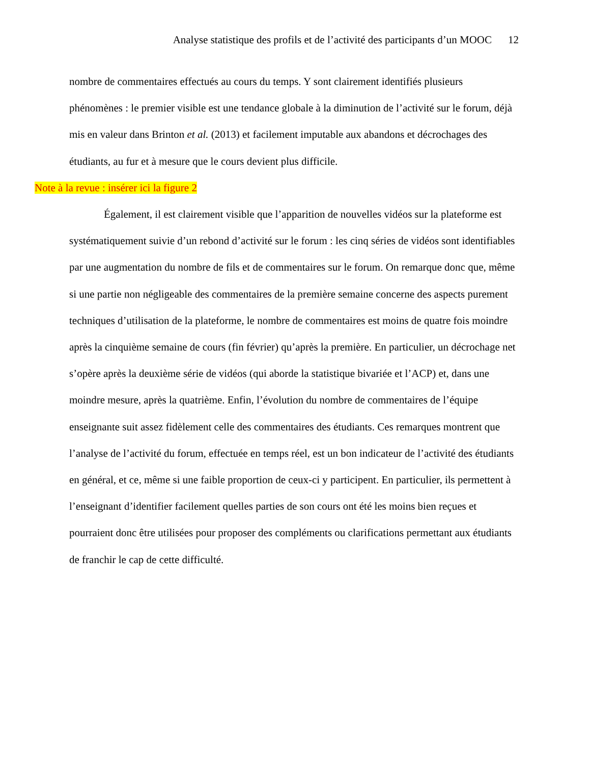Analyse statistique des profils et de l’activité des participants d’un MOOC 12
nombre de commentaires effectués au cours du temps. Y sont clairement identifiés plusieurs phénomènes : le premier visible est une tendance globale à la diminution de l’activité sur le forum, déjà mis en valeur dans Brinton et al. (2013) et facilement imputable aux abandons et décrochages des étudiants, au fur et à mesure que le cours devient plus difficile.
Note à la revue : insérer ici la figure 2
Également, il est clairement visible que l’apparition de nouvelles vidéos sur la plateforme est systématiquement suivie d’un rebond d’activité sur le forum : les cinq séries de vidéos sont identifiables par une augmentation du nombre de fils et de commentaires sur le forum. On remarque donc que, même si une partie non négligeable des commentaires de la première semaine concerne des aspects purement techniques d’utilisation de la plateforme, le nombre de commentaires est moins de quatre fois moindre après la cinquième semaine de cours (fin février) qu’après la première. En particulier, un décrochage net s’opère après la deuxième série de vidéos (qui aborde la statistique bivariée et l’ACP) et, dans une moindre mesure, après la quatrième. Enfin, l’évolution du nombre de commentaires de l’équipe enseignante suit assez fidèlement celle des commentaires des étudiants. Ces remarques montrent que l’analyse de l’activité du forum, effectuée en temps réel, est un bon indicateur de l’activité des étudiants en général, et ce, même si une faible proportion de ceux-ci y participent. En particulier, ils permettent à l’enseignant d’identifier facilement quelles parties de son cours ont été les moins bien reçues et pourraient donc être utilisées pour proposer des compléments ou clarifications permettant aux étudiants de franchir le cap de cette difficulté.